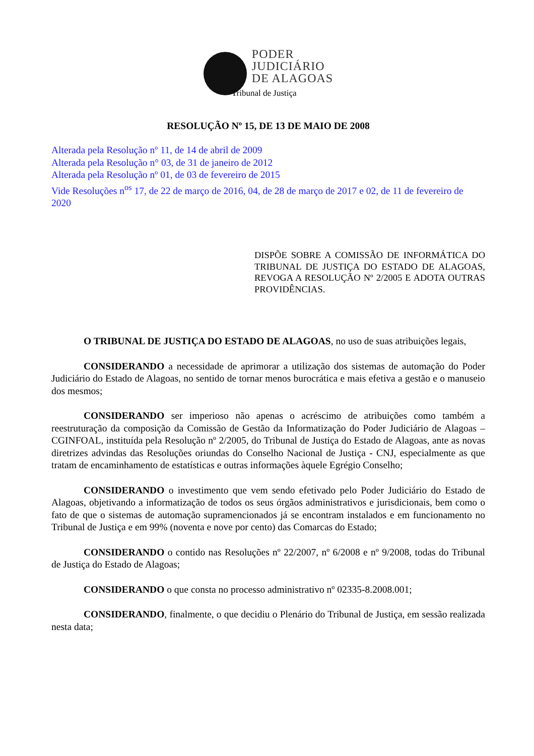PODER
JUDICIÁRIO
DE ALAGOAS
Tribunal de Justiça
RESOLUÇÃO Nº 15, DE 13 DE MAIO DE 2008
Alterada pela Resolução nº 11, de 14 de abril de 2009
Alterada pela Resolução n° 03, de 31 de janeiro de 2012
Alterada pela Resolução nº 01, de 03 de fevereiro de 2015
Vide Resoluções n<sup>os</sup> 17, de 22 de março de 2016, 04, de 28 de março de 2017 e 02, de 11 de fevereiro de 2020
DISPÕE SOBRE A COMISSÃO DE INFORMÁTICA DO TRIBUNAL DE JUSTIÇA DO ESTADO DE ALAGOAS, REVOGA A RESOLUÇÃO Nº 2/2005 E ADOTA OUTRAS PROVIDÊNCIAS.
O TRIBUNAL DE JUSTIÇA DO ESTADO DE ALAGOAS, no uso de suas atribuições legais,
CONSIDERANDO a necessidade de aprimorar a utilização dos sistemas de automação do Poder Judiciário do Estado de Alagoas, no sentido de tornar menos burocrática e mais efetiva a gestão e o manuseio dos mesmos;
CONSIDERANDO ser imperioso não apenas o acréscimo de atribuições como também a reestruturação da composição da Comissão de Gestão da Informatização do Poder Judiciário de Alagoas – CGINFOAL, instituída pela Resolução nº 2/2005, do Tribunal de Justiça do Estado de Alagoas, ante as novas diretrizes advindas das Resoluções oriundas do Conselho Nacional de Justiça - CNJ, especialmente as que tratam de encaminhamento de estatísticas e outras informações àquele Egrégio Conselho;
CONSIDERANDO o investimento que vem sendo efetivado pelo Poder Judiciário do Estado de Alagoas, objetivando a informatização de todos os seus órgãos administrativos e jurisdicionais, bem como o fato de que o sistemas de automação supramencionados já se encontram instalados e em funcionamento no Tribunal de Justiça e em 99% (noventa e nove por cento) das Comarcas do Estado;
CONSIDERANDO o contido nas Resoluções nº 22/2007, nº 6/2008 e nº 9/2008, todas do Tribunal de Justiça do Estado de Alagoas;
CONSIDERANDO o que consta no processo administrativo nº 02335-8.2008.001;
CONSIDERANDO, finalmente, o que decidiu o Plenário do Tribunal de Justiça, em sessão realizada nesta data;